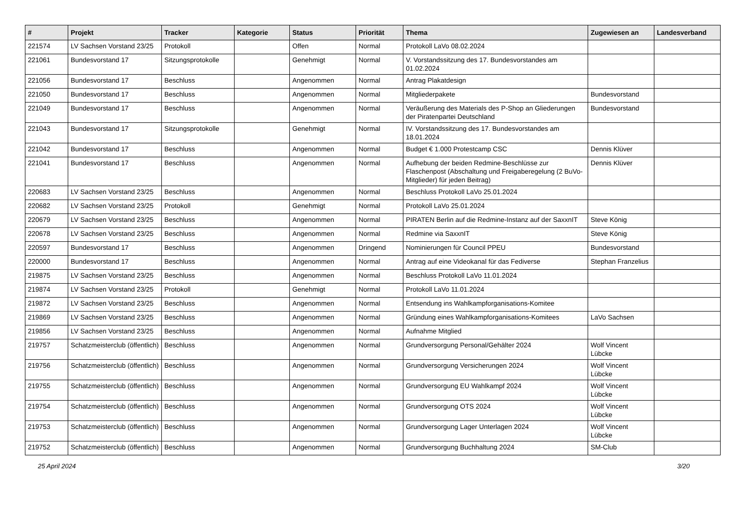| # | Projekt | Tracker | Kategorie | Status | Priorität | Thema | Zugewiesen an | Landesverband |
| --- | --- | --- | --- | --- | --- | --- | --- | --- |
| 221574 | LV Sachsen Vorstand 23/25 | Protokoll | | Offen | Normal | Protokoll LaVo 08.02.2024 | | |
| 221061 | Bundesvorstand 17 | Sitzungsprotokolle | | Genehmigt | Normal | V. Vorstandssitzung des 17. Bundesvorstandes am 01.02.2024 | | |
| 221056 | Bundesvorstand 17 | Beschluss | | Angenommen | Normal | Antrag Plakatdesign | | |
| 221050 | Bundesvorstand 17 | Beschluss | | Angenommen | Normal | Mitgliederpakete | Bundesvorstand | |
| 221049 | Bundesvorstand 17 | Beschluss | | Angenommen | Normal | Veräußerung des Materials des P-Shop an Gliederungen der Piratenpartei Deutschland | Bundesvorstand | |
| 221043 | Bundesvorstand 17 | Sitzungsprotokolle | | Genehmigt | Normal | IV. Vorstandssitzung des 17. Bundesvorstandes am 18.01.2024 | | |
| 221042 | Bundesvorstand 17 | Beschluss | | Angenommen | Normal | Budget € 1.000 Protestcamp CSC | Dennis Klüver | |
| 221041 | Bundesvorstand 17 | Beschluss | | Angenommen | Normal | Aufhebung der beiden Redmine-Beschlüsse zur Flaschenpost (Abschaltung und Freigaberegelung (2 BuVo-Mitglieder) für jeden Beitrag) | Dennis Klüver | |
| 220683 | LV Sachsen Vorstand 23/25 | Beschluss | | Angenommen | Normal | Beschluss Protokoll LaVo 25.01.2024 | | |
| 220682 | LV Sachsen Vorstand 23/25 | Protokoll | | Genehmigt | Normal | Protokoll LaVo 25.01.2024 | | |
| 220679 | LV Sachsen Vorstand 23/25 | Beschluss | | Angenommen | Normal | PIRATEN Berlin auf die Redmine-Instanz auf der SaxxnIT | Steve König | |
| 220678 | LV Sachsen Vorstand 23/25 | Beschluss | | Angenommen | Normal | Redmine via SaxxnIT | Steve König | |
| 220597 | Bundesvorstand 17 | Beschluss | | Angenommen | Dringend | Nominierungen für Council PPEU | Bundesvorstand | |
| 220000 | Bundesvorstand 17 | Beschluss | | Angenommen | Normal | Antrag auf eine Videokanal für das Fediverse | Stephan Franzelius | |
| 219875 | LV Sachsen Vorstand 23/25 | Beschluss | | Angenommen | Normal | Beschluss Protokoll LaVo 11.01.2024 | | |
| 219874 | LV Sachsen Vorstand 23/25 | Protokoll | | Genehmigt | Normal | Protokoll LaVo 11.01.2024 | | |
| 219872 | LV Sachsen Vorstand 23/25 | Beschluss | | Angenommen | Normal | Entsendung ins Wahlkampforganisations-Komitee | | |
| 219869 | LV Sachsen Vorstand 23/25 | Beschluss | | Angenommen | Normal | Gründung eines Wahlkampforganisations-Komitees | LaVo Sachsen | |
| 219856 | LV Sachsen Vorstand 23/25 | Beschluss | | Angenommen | Normal | Aufnahme Mitglied | | |
| 219757 | Schatzmeisterclub (öffentlich) | Beschluss | | Angenommen | Normal | Grundversorgung Personal/Gehälter 2024 | Wolf Vincent Lübcke | |
| 219756 | Schatzmeisterclub (öffentlich) | Beschluss | | Angenommen | Normal | Grundversorgung Versicherungen 2024 | Wolf Vincent Lübcke | |
| 219755 | Schatzmeisterclub (öffentlich) | Beschluss | | Angenommen | Normal | Grundversorgung EU Wahlkampf 2024 | Wolf Vincent Lübcke | |
| 219754 | Schatzmeisterclub (öffentlich) | Beschluss | | Angenommen | Normal | Grundversorgung OTS 2024 | Wolf Vincent Lübcke | |
| 219753 | Schatzmeisterclub (öffentlich) | Beschluss | | Angenommen | Normal | Grundversorgung Lager Unterlagen 2024 | Wolf Vincent Lübcke | |
| 219752 | Schatzmeisterclub (öffentlich) | Beschluss | | Angenommen | Normal | Grundversorgung Buchhaltung 2024 | SM-Club | |
25 April 2024 3/20